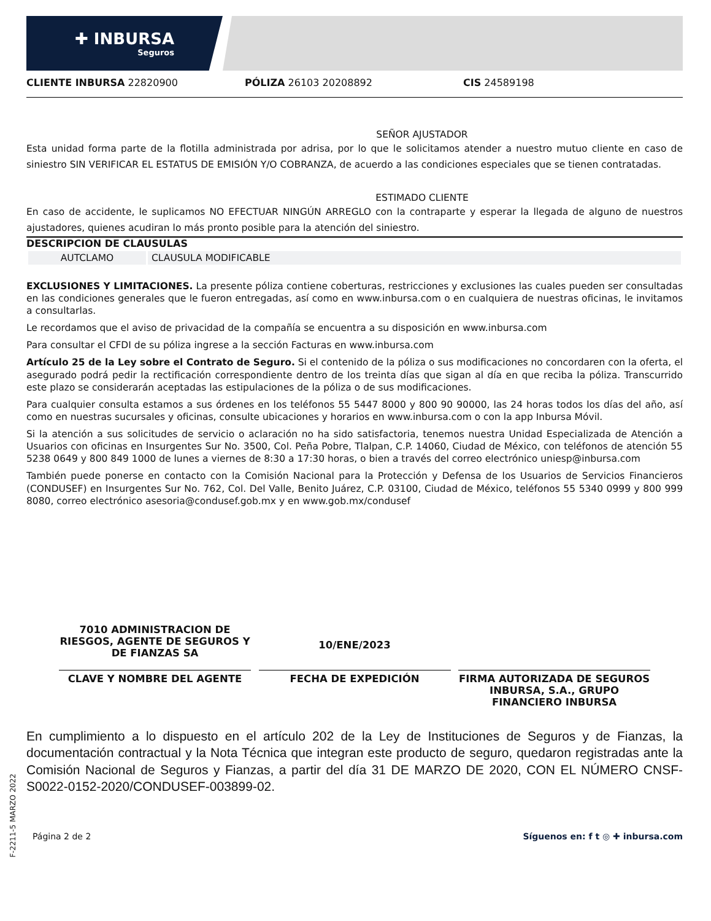F-2211-5 MARZO 2022
✚ INBURSA
Seguros
CLIENTE INBURSA 22820900 PÓLIZA 26103 20208892 CIS 24589198
SEÑOR AJUSTADOR
Esta unidad forma parte de la flotilla administrada por adrisa, por lo que le solicitamos atender a nuestro mutuo cliente en caso de siniestro SIN VERIFICAR EL ESTATUS DE EMISIÓN Y/O COBRANZA, de acuerdo a las condiciones especiales que se tienen contratadas.
ESTIMADO CLIENTE
En caso de accidente, le suplicamos NO EFECTUAR NINGÚN ARREGLO con la contraparte y esperar la llegada de alguno de nuestros ajustadores, quienes acudiran lo más pronto posible para la atención del siniestro.
DESCRIPCION DE CLAUSULAS
| AUTCLAMO | CLAUSULA MODIFICABLE |
EXCLUSIONES Y LIMITACIONES. La presente póliza contiene coberturas, restricciones y exclusiones las cuales pueden ser consultadas en las condiciones generales que le fueron entregadas, así como en www.inbursa.com o en cualquiera de nuestras oficinas, le invitamos a consultarlas.
Le recordamos que el aviso de privacidad de la compañía se encuentra a su disposición en www.inbursa.com
Para consultar el CFDI de su póliza ingrese a la sección Facturas en www.inbursa.com
Artículo 25 de la Ley sobre el Contrato de Seguro. Si el contenido de la póliza o sus modificaciones no concordaren con la oferta, el asegurado podrá pedir la rectificación correspondiente dentro de los treinta días que sigan al día en que reciba la póliza. Transcurrido este plazo se considerarán aceptadas las estipulaciones de la póliza o de sus modificaciones.
Para cualquier consulta estamos a sus órdenes en los teléfonos 55 5447 8000 y 800 90 90000, las 24 horas todos los días del año, así como en nuestras sucursales y oficinas, consulte ubicaciones y horarios en www.inbursa.com o con la app Inbursa Móvil.
Si la atención a sus solicitudes de servicio o aclaración no ha sido satisfactoria, tenemos nuestra Unidad Especializada de Atención a Usuarios con oficinas en Insurgentes Sur No. 3500, Col. Peña Pobre, Tlalpan, C.P. 14060, Ciudad de México, con teléfonos de atención 55 5238 0649 y 800 849 1000 de lunes a viernes de 8:30 a 17:30 horas, o bien a través del correo electrónico uniesp@inbursa.com
También puede ponerse en contacto con la Comisión Nacional para la Protección y Defensa de los Usuarios de Servicios Financieros (CONDUSEF) en Insurgentes Sur No. 762, Col. Del Valle, Benito Juárez, C.P. 03100, Ciudad de México, teléfonos 55 5340 0999 y 800 999 8080, correo electrónico asesoria@condusef.gob.mx y en www.gob.mx/condusef
7010 ADMINISTRACION DE RIESGOS, AGENTE DE SEGUROS Y DE FIANZAS SA
CLAVE Y NOMBRE DEL AGENTE
10/ENE/2023
FECHA DE EXPEDICIÓN
FIRMA AUTORIZADA DE SEGUROS INBURSA, S.A., GRUPO FINANCIERO INBURSA
En cumplimiento a lo dispuesto en el artículo 202 de la Ley de Instituciones de Seguros y de Fianzas, la documentación contractual y la Nota Técnica que integran este producto de seguro, quedaron registradas ante la Comisión Nacional de Seguros y Fianzas, a partir del día 31 DE MARZO DE 2020, CON EL NÚMERO CNSF-S0022-0152-2020/CONDUSEF-003899-02.
Página 2 de 2 Síguenos en: f t ◎ ✚ inbursa.com